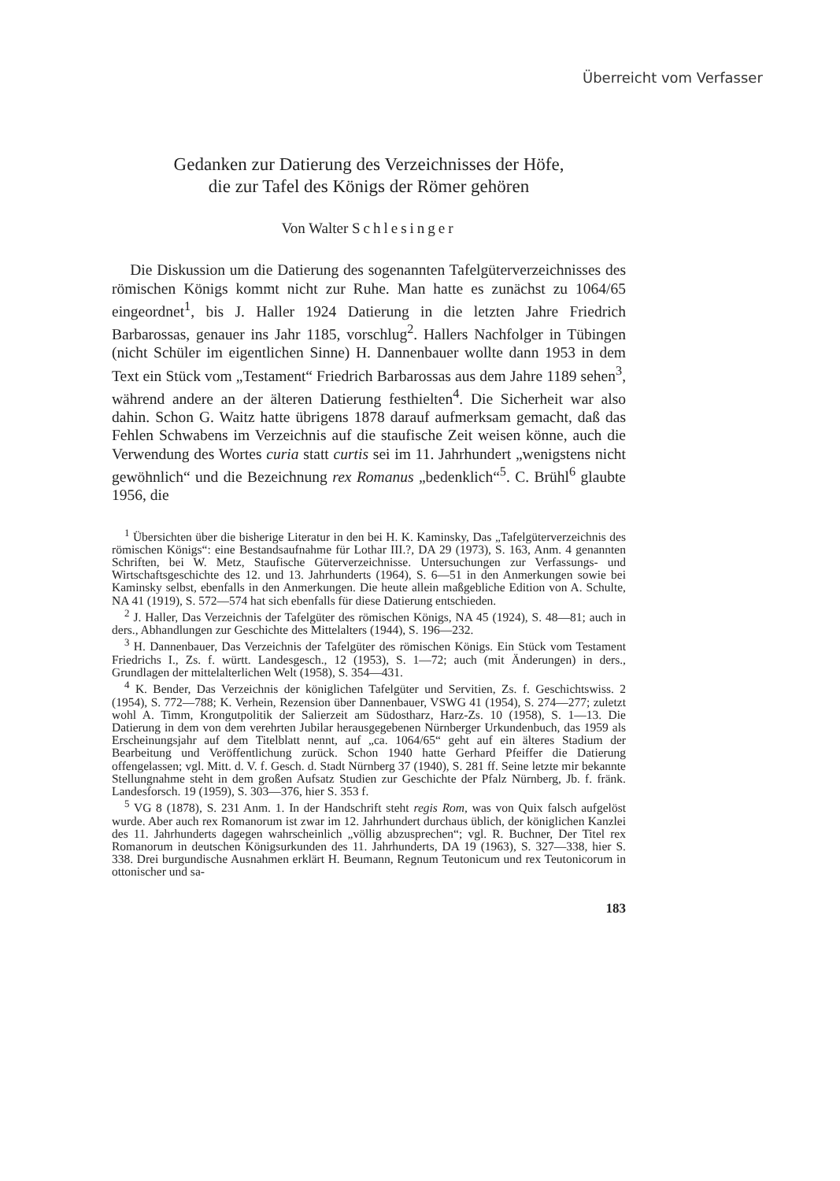Überreicht vom Verfasser
Gedanken zur Datierung des Verzeichnisses der Höfe,
die zur Tafel des Königs der Römer gehören
Von Walter Schlesinger
Die Diskussion um die Datierung des sogenannten Tafelgüterverzeichnisses des römischen Königs kommt nicht zur Ruhe. Man hatte es zunächst zu 1064/65 eingeordnet<sup>1</sup>, bis J. Haller 1924 Datierung in die letzten Jahre Friedrich Barbarossas, genauer ins Jahr 1185, vorschlug<sup>2</sup>. Hallers Nachfolger in Tübingen (nicht Schüler im eigentlichen Sinne) H. Dannenbauer wollte dann 1953 in dem Text ein Stück vom „Testament“ Friedrich Barbarossas aus dem Jahre 1189 sehen<sup>3</sup>, während andere an der älteren Datierung festhielten<sup>4</sup>. Die Sicherheit war also dahin. Schon G. Waitz hatte übrigens 1878 darauf aufmerksam gemacht, daß das Fehlen Schwabens im Verzeichnis auf die staufische Zeit weisen könne, auch die Verwendung des Wortes curia statt curtis sei im 11. Jahrhundert „wenigstens nicht gewöhnlich“ und die Bezeichnung rex Romanus „bedenklich“<sup>5</sup>. C. Brühl<sup>6</sup> glaubte 1956, die
<sup>1</sup> Übersichten über die bisherige Literatur in den bei H. K. Kaminsky, Das „Tafelgüterverzeichnis des römischen Königs“: eine Bestandsaufnahme für Lothar III.?, DA 29 (1973), S. 163, Anm. 4 genannten Schriften, bei W. Metz, Staufische Güterverzeichnisse. Untersuchungen zur Verfassungs- und Wirtschaftsgeschichte des 12. und 13. Jahrhunderts (1964), S. 6—51 in den Anmerkungen sowie bei Kaminsky selbst, ebenfalls in den Anmerkungen. Die heute allein maßgebliche Edition von A. Schulte, NA 41 (1919), S. 572—574 hat sich ebenfalls für diese Datierung entschieden.
<sup>2</sup> J. Haller, Das Verzeichnis der Tafelgüter des römischen Königs, NA 45 (1924), S. 48—81; auch in ders., Abhandlungen zur Geschichte des Mittelalters (1944), S. 196—232.
<sup>3</sup> H. Dannenbauer, Das Verzeichnis der Tafelgüter des römischen Königs. Ein Stück vom Testament Friedrichs I., Zs. f. württ. Landesgesch., 12 (1953), S. 1—72; auch (mit Änderungen) in ders., Grundlagen der mittelalterlichen Welt (1958), S. 354—431.
<sup>4</sup> K. Bender, Das Verzeichnis der königlichen Tafelgüter und Servitien, Zs. f. Geschichtswiss. 2 (1954), S. 772—788; K. Verhein, Rezension über Dannenbauer, VSWG 41 (1954), S. 274—277; zuletzt wohl A. Timm, Krongutpolitik der Salierzeit am Südostharz, Harz-Zs. 10 (1958), S. 1—13. Die Datierung in dem von dem verehrten Jubilar herausgegebenen Nürnberger Urkundenbuch, das 1959 als Erscheinungsjahr auf dem Titelblatt nennt, auf „ca. 1064/65“ geht auf ein älteres Stadium der Bearbeitung und Veröffentlichung zurück. Schon 1940 hatte Gerhard Pfeiffer die Datierung offengelassen; vgl. Mitt. d. V. f. Gesch. d. Stadt Nürnberg 37 (1940), S. 281 ff. Seine letzte mir bekannte Stellungnahme steht in dem großen Aufsatz Studien zur Geschichte der Pfalz Nürnberg, Jb. f. fränk. Landesforsch. 19 (1959), S. 303—376, hier S. 353 f.
<sup>5</sup> VG 8 (1878), S. 231 Anm. 1. In der Handschrift steht regis Rom, was von Quix falsch aufgelöst wurde. Aber auch rex Romanorum ist zwar im 12. Jahrhundert durchaus üblich, der königlichen Kanzlei des 11. Jahrhunderts dagegen wahrscheinlich „völlig abzusprechen“; vgl. R. Buchner, Der Titel rex Romanorum in deutschen Königsurkunden des 11. Jahrhunderts, DA 19 (1963), S. 327—338, hier S. 338. Drei burgundische Ausnahmen erklärt H. Beumann, Regnum Teutonicum und rex Teutonicorum in ottonischer und sa-
183